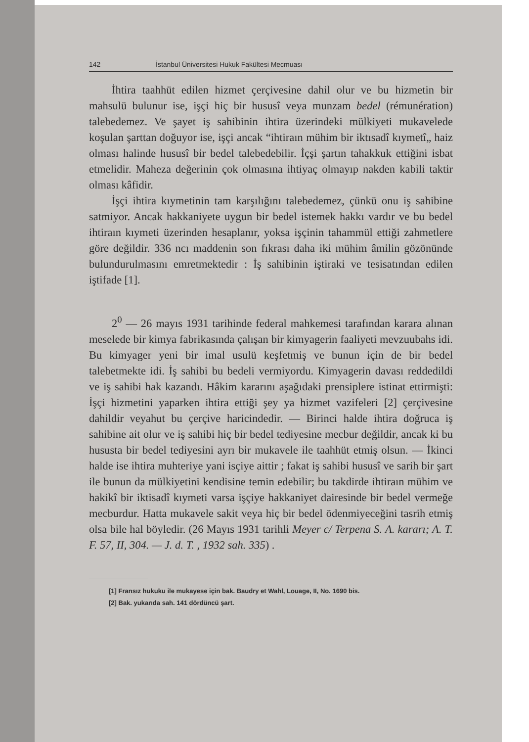142 İstanbul Üniversitesi Hukuk Fakültesi Mecmuası
İhtira taahhüt edilen hizmet çerçivesine dahil olur ve bu hizmetin bir mahsulü bulunur ise, işçi hiç bir hususî veya munzam bedel (rémunération) talebedemez. Ve şayet iş sahibinin ihtira üzerindeki mülkiyeti mukavelede koşulan şarttan doğuyor ise, işçi ancak “ihtiraın mühim bir iktısadî kıymetî„ haiz olması halinde hususî bir bedel talebedebilir. İçşi şartın tahakkuk ettiğini isbat etmelidir. Maheza değerinin çok olmasına ihtiyaç olmayıp nakden kabili taktir olması kâfidir.
İşçi ihtira kıymetinin tam karşılığını talebedemez, çünkü onu iş sahibine satmiyor. Ancak hakkaniyete uygun bir bedel istemek hakkı vardır ve bu bedel ihtiraın kıymeti üzerinden hesaplanır, yoksa işçinin tahammül ettiği zahmetlere göre değildir. 336 ncı maddenin son fıkrası daha iki mühim âmilin gözönünde bulundurulmasını emretmektedir : İş sahibinin iştiraki ve tesisatından edilen iştifade [1].
2<sup>0</sup> — 26 mayıs 1931 tarihinde federal mahkemesi tarafından karara alınan meselede bir kimya fabrikasında çalışan bir kimyagerin faaliyeti mevzuubahs idi. Bu kimyager yeni bir imal usulü keşfetmiş ve bunun için de bir bedel talebetmekte idi. İş sahibi bu bedeli vermiyordu. Kimyagerin davası reddedildi ve iş sahibi hak kazandı. Hâkim kararını aşağıdaki prensiplere istinat ettirmişti: İşçi hizmetini yaparken ihtira ettiği şey ya hizmet vazifeleri [2] çerçivesine dahildir veyahut bu çerçive haricindedir. — Birinci halde ihtira doğruca iş sahibine ait olur ve iş sahibi hiç bir bedel tediyesine mecbur değildir, ancak ki bu hususta bir bedel tediyesini ayrı bir mukavele ile taahhüt etmiş olsun. — İkinci halde ise ihtira muhteriye yani isçiye aittir ; fakat iş sahibi hususî ve sarih bir şart ile bunun da mülkiyetini kendisine temin edebilir; bu takdirde ihtiraın mühim ve hakikî bir iktisadî kıymeti varsa işçiye hakkaniyet dairesinde bir bedel vermeğe mecburdur. Hatta mukavele sakit veya hiç bir bedel ödenmiyeceğini tasrih etmiş olsa bile hal böyledir. (26 Mayıs 1931 tarihli Meyer c/ Terpena S. A. kararı; A. T. F. 57, II, 304. — J. d. T. , 1932 sah. 335) .
[1] Fransız hukuku ile mukayese için bak. Baudry et Wahl, Louage, II, No. 1690 bis.
[2] Bak. yukarıda sah. 141 dördüncü şart.